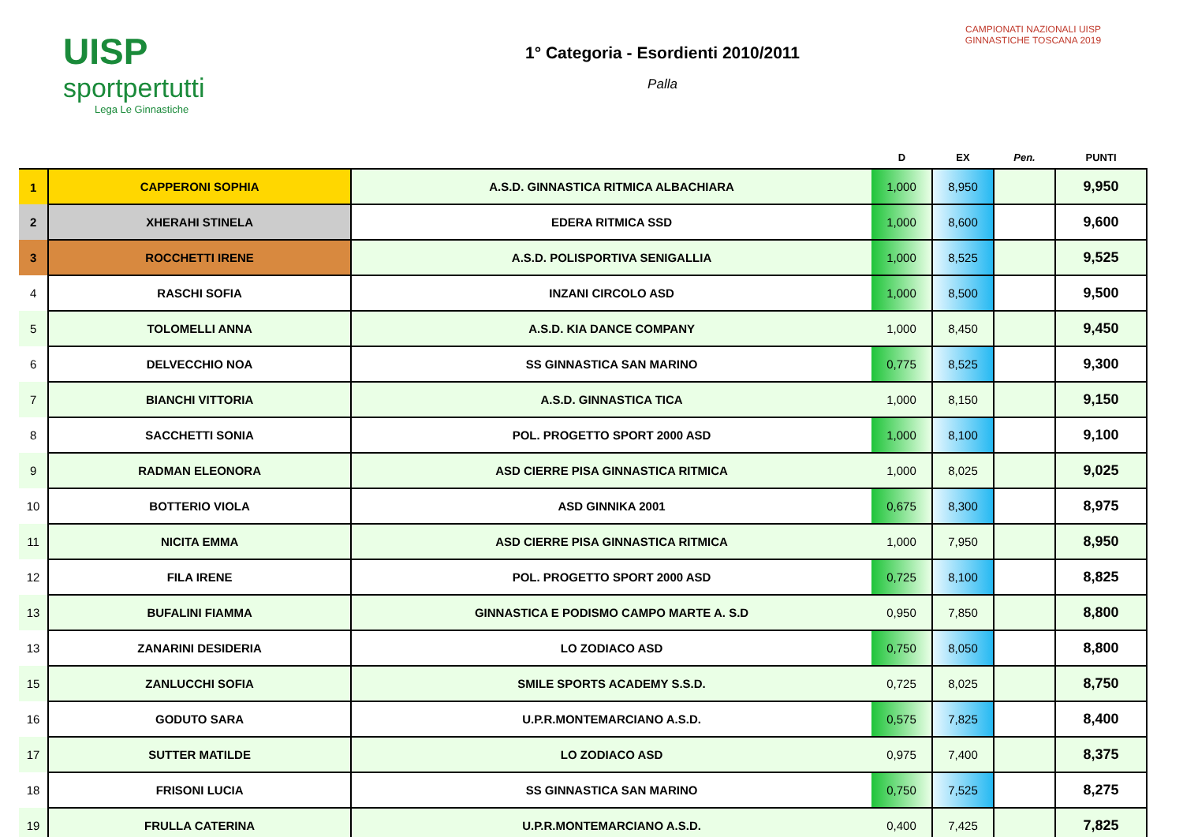UISP
sportpertutti
Lega Le Ginnastiche
1° Categoria - Esordienti 2010/2011
Palla
CAMPIONATI NAZIONALI UISP
GINNASTICHE TOSCANA 2019
| | | | D | EX | Pen. | PUNTI |
| --- | --- | --- | --- | --- | --- | --- |
| 1 | CAPPERONI SOPHIA | A.S.D. GINNASTICA RITMICA ALBACHIARA | 1,000 | 8,950 | | 9,950 |
| 2 | XHERAHI STINELA | EDERA RITMICA SSD | 1,000 | 8,600 | | 9,600 |
| 3 | ROCCHETTI IRENE | A.S.D. POLISPORTIVA SENIGALLIA | 1,000 | 8,525 | | 9,525 |
| 4 | RASCHI SOFIA | INZANI CIRCOLO ASD | 1,000 | 8,500 | | 9,500 |
| 5 | TOLOMELLI ANNA | A.S.D. KIA DANCE COMPANY | 1,000 | 8,450 | | 9,450 |
| 6 | DELVECCHIO NOA | SS GINNASTICA SAN MARINO | 0,775 | 8,525 | | 9,300 |
| 7 | BIANCHI VITTORIA | A.S.D. GINNASTICA TICA | 1,000 | 8,150 | | 9,150 |
| 8 | SACCHETTI SONIA | POL. PROGETTO SPORT 2000 ASD | 1,000 | 8,100 | | 9,100 |
| 9 | RADMAN ELEONORA | ASD CIERRE PISA GINNASTICA RITMICA | 1,000 | 8,025 | | 9,025 |
| 10 | BOTTERIO VIOLA | ASD GINNIKA 2001 | 0,675 | 8,300 | | 8,975 |
| 11 | NICITA EMMA | ASD CIERRE PISA GINNASTICA RITMICA | 1,000 | 7,950 | | 8,950 |
| 12 | FILA IRENE | POL. PROGETTO SPORT 2000 ASD | 0,725 | 8,100 | | 8,825 |
| 13 | BUFALINI FIAMMA | GINNASTICA E PODISMO CAMPO MARTE A. S.D | 0,950 | 7,850 | | 8,800 |
| 13 | ZANARINI DESIDERIA | LO ZODIACO ASD | 0,750 | 8,050 | | 8,800 |
| 15 | ZANLUCCHI SOFIA | SMILE SPORTS ACADEMY S.S.D. | 0,725 | 8,025 | | 8,750 |
| 16 | GODUTO SARA | U.P.R.MONTEMARCIANO A.S.D. | 0,575 | 7,825 | | 8,400 |
| 17 | SUTTER MATILDE | LO ZODIACO ASD | 0,975 | 7,400 | | 8,375 |
| 18 | FRISONI LUCIA | SS GINNASTICA SAN MARINO | 0,750 | 7,525 | | 8,275 |
| 19 | FRULLA CATERINA | U.P.R.MONTEMARCIANO A.S.D. | 0,400 | 7,425 | | 7,825 |